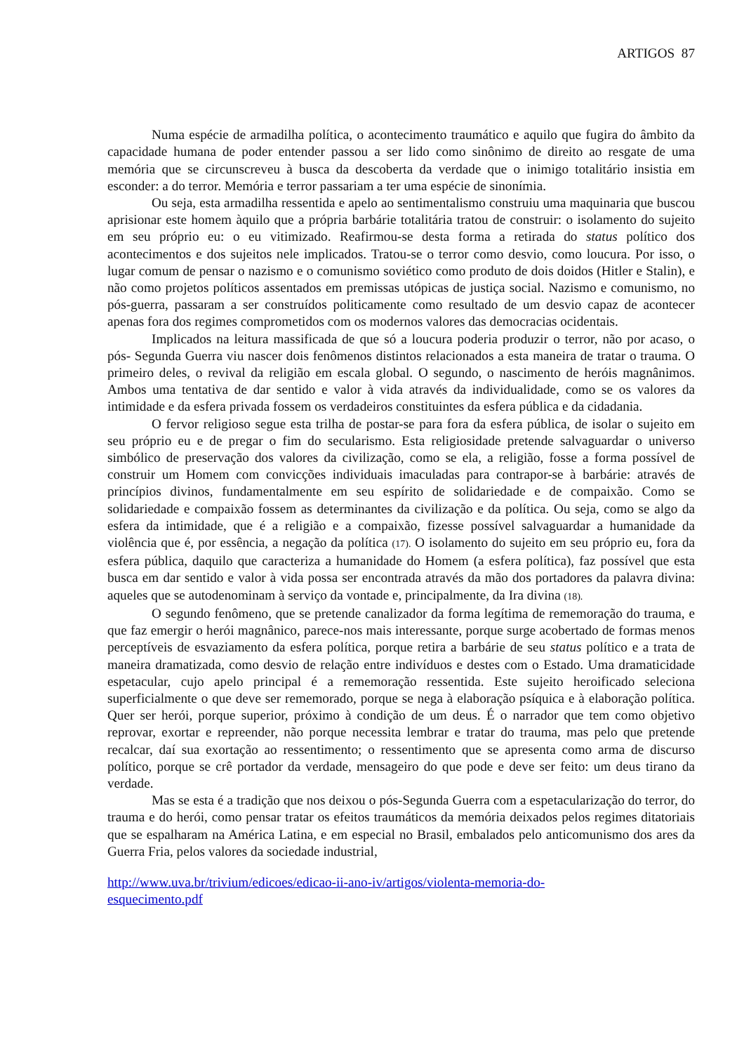ARTIGOS 87
Numa espécie de armadilha política, o acontecimento traumático e aquilo que fugira do âmbito da capacidade humana de poder entender passou a ser lido como sinônimo de direito ao resgate de uma memória que se circunscreveu à busca da descoberta da verdade que o inimigo totalitário insistia em esconder: a do terror. Memória e terror passariam a ter uma espécie de sinonímia.
Ou seja, esta armadilha ressentida e apelo ao sentimentalismo construiu uma maquinaria que buscou aprisionar este homem àquilo que a própria barbárie totalitária tratou de construir: o isolamento do sujeito em seu próprio eu: o eu vitimizado. Reafirmou-se desta forma a retirada do status político dos acontecimentos e dos sujeitos nele implicados. Tratou-se o terror como desvio, como loucura. Por isso, o lugar comum de pensar o nazismo e o comunismo soviético como produto de dois doidos (Hitler e Stalin), e não como projetos políticos assentados em premissas utópicas de justiça social. Nazismo e comunismo, no pós-guerra, passaram a ser construídos politicamente como resultado de um desvio capaz de acontecer apenas fora dos regimes comprometidos com os modernos valores das democracias ocidentais.
Implicados na leitura massificada de que só a loucura poderia produzir o terror, não por acaso, o pós- Segunda Guerra viu nascer dois fenômenos distintos relacionados a esta maneira de tratar o trauma. O primeiro deles, o revival da religião em escala global. O segundo, o nascimento de heróis magnânimos. Ambos uma tentativa de dar sentido e valor à vida através da individualidade, como se os valores da intimidade e da esfera privada fossem os verdadeiros constituintes da esfera pública e da cidadania.
O fervor religioso segue esta trilha de postar-se para fora da esfera pública, de isolar o sujeito em seu próprio eu e de pregar o fim do secularismo. Esta religiosidade pretende salvaguardar o universo simbólico de preservação dos valores da civilização, como se ela, a religião, fosse a forma possível de construir um Homem com convicções individuais imaculadas para contrapor-se à barbárie: através de princípios divinos, fundamentalmente em seu espírito de solidariedade e de compaixão. Como se solidariedade e compaixão fossem as determinantes da civilização e da política. Ou seja, como se algo da esfera da intimidade, que é a religião e a compaixão, fizesse possível salvaguardar a humanidade da violência que é, por essência, a negação da política (17). O isolamento do sujeito em seu próprio eu, fora da esfera pública, daquilo que caracteriza a humanidade do Homem (a esfera política), faz possível que esta busca em dar sentido e valor à vida possa ser encontrada através da mão dos portadores da palavra divina: aqueles que se autodenominam à serviço da vontade e, principalmente, da Ira divina (18).
O segundo fenômeno, que se pretende canalizador da forma legítima de rememoração do trauma, e que faz emergir o herói magnânico, parece-nos mais interessante, porque surge acobertado de formas menos perceptíveis de esvaziamento da esfera política, porque retira a barbárie de seu status político e a trata de maneira dramatizada, como desvio de relação entre indivíduos e destes com o Estado. Uma dramaticidade espetacular, cujo apelo principal é a rememoração ressentida. Este sujeito heroificado seleciona superficialmente o que deve ser rememorado, porque se nega à elaboração psíquica e à elaboração política. Quer ser herói, porque superior, próximo à condição de um deus. É o narrador que tem como objetivo reprovar, exortar e repreender, não porque necessita lembrar e tratar do trauma, mas pelo que pretende recalcar, daí sua exortação ao ressentimento; o ressentimento que se apresenta como arma de discurso político, porque se crê portador da verdade, mensageiro do que pode e deve ser feito: um deus tirano da verdade.
Mas se esta é a tradição que nos deixou o pós-Segunda Guerra com a espetacularização do terror, do trauma e do herói, como pensar tratar os efeitos traumáticos da memória deixados pelos regimes ditatoriais que se espalharam na América Latina, e em especial no Brasil, embalados pelo anticomunismo dos ares da Guerra Fria, pelos valores da sociedade industrial,
http://www.uva.br/trivium/edicoes/edicao-ii-ano-iv/artigos/violenta-memoria-do-
esquecimento.pdf